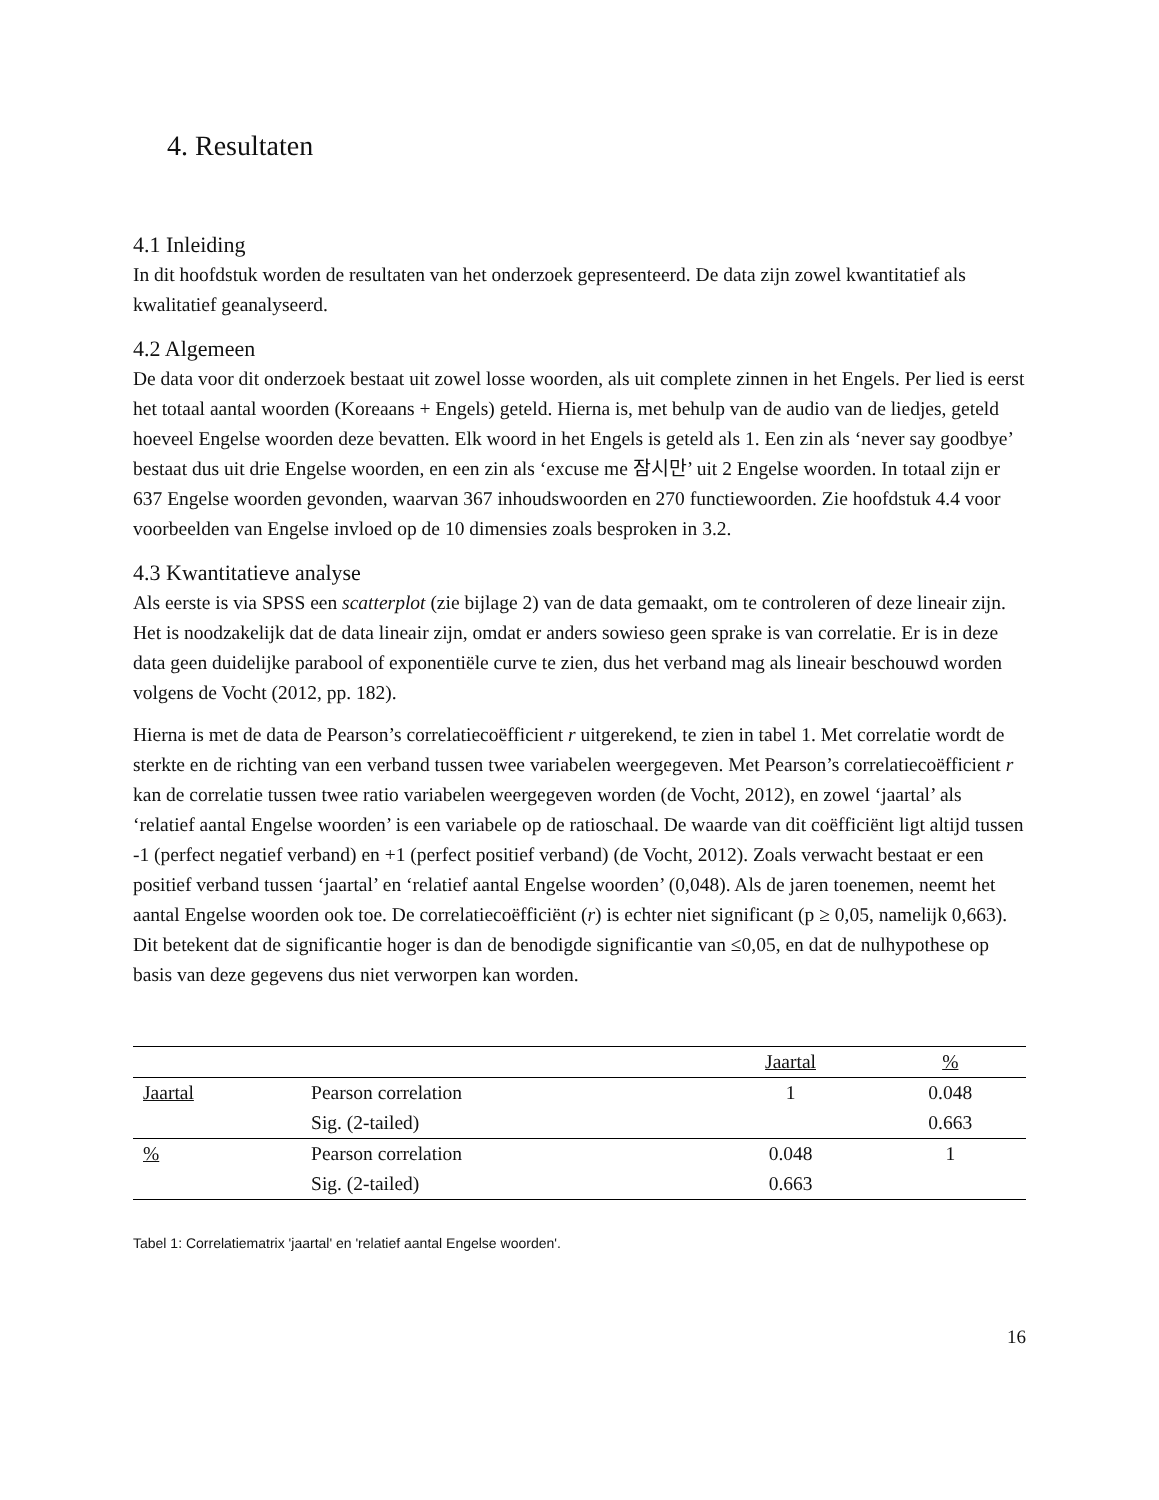4. Resultaten
4.1 Inleiding
In dit hoofdstuk worden de resultaten van het onderzoek gepresenteerd. De data zijn zowel kwantitatief als kwalitatief geanalyseerd.
4.2 Algemeen
De data voor dit onderzoek bestaat uit zowel losse woorden, als uit complete zinnen in het Engels. Per lied is eerst het totaal aantal woorden (Koreaans + Engels) geteld. Hierna is, met behulp van de audio van de liedjes, geteld hoeveel Engelse woorden deze bevatten. Elk woord in het Engels is geteld als 1. Een zin als ‘never say goodbye’ bestaat dus uit drie Engelse woorden, en een zin als ‘excuse me 잠시만’ uit 2 Engelse woorden. In totaal zijn er 637 Engelse woorden gevonden, waarvan 367 inhoudswoorden en 270 functiewoorden. Zie hoofdstuk 4.4 voor voorbeelden van Engelse invloed op de 10 dimensies zoals besproken in 3.2.
4.3 Kwantitatieve analyse
Als eerste is via SPSS een scatterplot (zie bijlage 2) van de data gemaakt, om te controleren of deze lineair zijn. Het is noodzakelijk dat de data lineair zijn, omdat er anders sowieso geen sprake is van correlatie. Er is in deze data geen duidelijke parabool of exponentiële curve te zien, dus het verband mag als lineair beschouwd worden volgens de Vocht (2012, pp. 182).
Hierna is met de data de Pearson’s correlatiecoëfficient r uitgerekend, te zien in tabel 1. Met correlatie wordt de sterkte en de richting van een verband tussen twee variabelen weergegeven. Met Pearson’s correlatiecoëfficient r kan de correlatie tussen twee ratio variabelen weergegeven worden (de Vocht, 2012), en zowel ‘jaartal’ als ‘relatief aantal Engelse woorden’ is een variabele op de ratioschaal. De waarde van dit coëfficiënt ligt altijd tussen -1 (perfect negatief verband) en +1 (perfect positief verband) (de Vocht, 2012). Zoals verwacht bestaat er een positief verband tussen ‘jaartal’ en ‘relatief aantal Engelse woorden’ (0,048). Als de jaren toenemen, neemt het aantal Engelse woorden ook toe. De correlatiecoëfficiënt (r) is echter niet significant (p ≥ 0,05, namelijk 0,663). Dit betekent dat de significantie hoger is dan de benodigde significantie van ≤0,05, en dat de nulhypothese op basis van deze gegevens dus niet verworpen kan worden.
| | | Jaartal | % |
| --- | --- | --- | --- |
| Jaartal | Pearson correlation | 1 | 0.048 |
| | Sig. (2-tailed) | | 0.663 |
| % | Pearson correlation | 0.048 | 1 |
| | Sig. (2-tailed) | 0.663 | |
Tabel 1: Correlatiematrix 'jaartal' en 'relatief aantal Engelse woorden'.
16